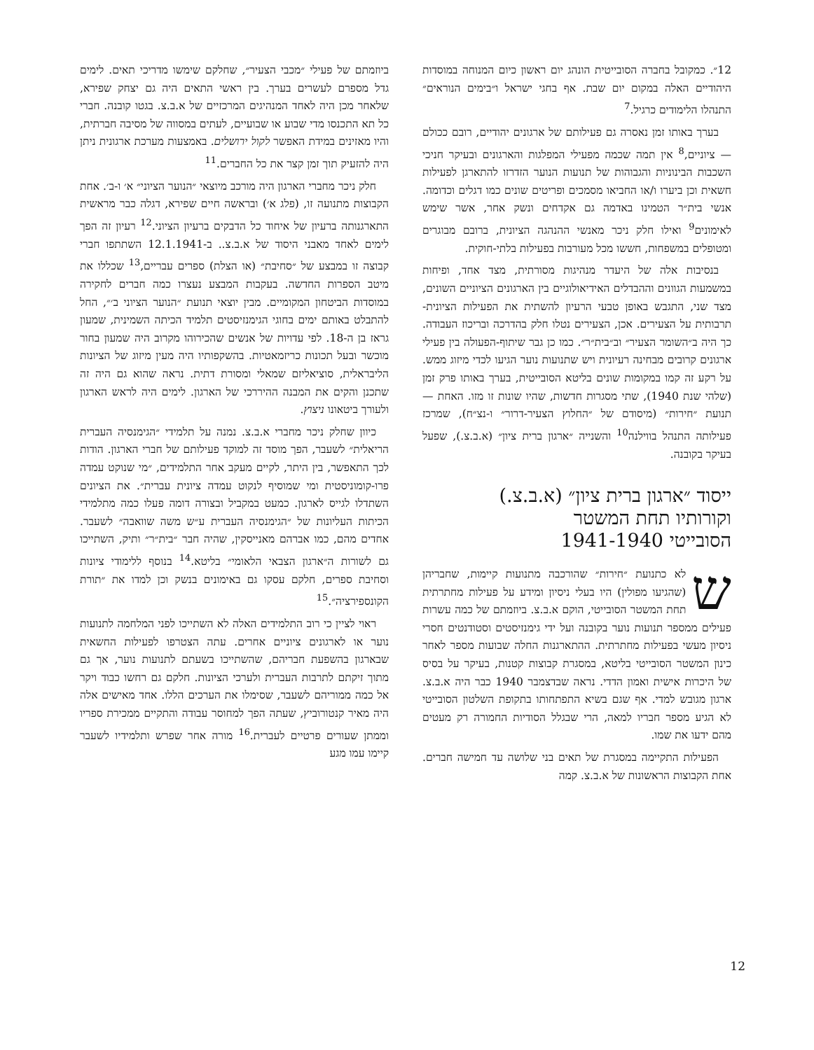12״. כמקובל בחברה הסובייטית הונהג יום ראשון כיום המנוחה במוסדות היהודיים האלה במקום יום שבת. אף בחגי ישראל ו״בימים הנוראים״ התנהלו הלימודים כרגיל.<sup>7</sup>
בערך באותו זמן נאסרה גם פעילותם של ארגונים יהודיים, רובם ככולם — ציוניים,<sup>8</sup> אין תמה שכמה מפעילי המפלגות והארגונים ובעיקר חניכי השכבות הבינוניות והגבוהות של תנועות הנוער הזדרזו להתארגן לפעילות חשאית וכן ביערו ו/או החביאו מסמכים ופריטים שונים כמו דגלים וכדומה. אנשי בית״ר הטמינו באדמה גם אקדחים ונשק אחר, אשר שימש לאימונים<sup>9</sup> ואילו חלק ניכר מאנשי ההנהגה הציונית, ברובם מבוגרים ומטופלים במשפחות, חששו מכל מעורבות בפעילות בלתי-חוקית.
בנסיבות אלה של היעדר מנהיגות מסורתית, מצד אחד, ופיחות במשמעות הגוונים וההבדלים האידיאולוגיים בין הארגונים הציוניים השונים, מצד שני, התגבש באופן טבעי הרעיון להשתית את הפעילות הציונית-תרבותית על הצעירים. אכן, הצעירים נטלו חלק בהדרכה ובריכוז העבודה. כך היה ב״השומר הצעיר״ וב״בית״ר״. כמו כן גבר שיתוף-הפעולה בין פעילי ארגונים קרובים מבחינה רעיונית ויש שתנועות נוער הגיעו לכדי מיזוג ממש. על רקע זה קמו במקומות שונים בליטא הסובייטית, בערך באותו פרק זמן (שלהי שנת 1940), שתי מסגרות חדשות, שהיו שונות זו מזו. האחת — תנועת ״חירות״ (מיסודם של ״החלוץ הצעיר-דרור״ ו-נצ״ח), שמרכז פעילותה התנהל בווילנה<sup>10</sup> והשנייה ״ארגון ברית ציון״ (א.ב.צ.), שפעל בעיקר בקובנה.
ייסוד ״ארגון ברית ציון״ (א.ב.צ.)
וקורותיו תחת המשטר
הסובייטי 1941-1940
שלא כתנועת ״חירות״ שהורכבה מתנועות קיימות, שחבריהן (שהגיעו מפולין) היו בעלי ניסיון ומידע על פעילות מחתרתית תחת המשטר הסובייטי, הוקם א.ב.צ. ביוזמתם של כמה עשרות פעילים ממספר תנועות נוער בקובנה ועל ידי גימנזיסטים וסטודנטים חסרי ניסיון מעשי בפעילות מחתרתית. ההתארגנות החלה שבועות מספר לאחר כינון המשטר הסובייטי בליטא, במסגרת קבוצות קטנות, בעיקר על בסיס של היכרות אישית ואמון הדדי. נראה שבדצמבר 1940 כבר היה א.ב.צ. ארגון מגובש למדי. אף שגם בשיא התפתחותו בתקופת השלטון הסובייטי לא הגיע מספר חבריו למאה, הרי שבגלל הסודיות החמורה רק מעטים מהם ידעו את שמו.
הפעילות התקיימה במסגרת של תאים בני שלושה עד חמישה חברים. אחת הקבוצות הראשונות של א.ב.צ. קמה
ביוזמתם של פעילי ״מכבי הצעיר״, שחלקם שימשו מדריכי תאים. לימים גדל מספרם לעשרים בערך. בין ראשי התאים היה גם יצחק שפירא, שלאחר מכן היה לאחד המנהיגים המרכזיים של א.ב.צ. בגטו קובנה. חברי כל תא התכנסו מדי שבוע או שבועיים, לעתים במסווה של מסיבה חברתית, והיו מאזינים במידת האפשר לקול ירושלים. באמצעות מערכת ארגונית ניתן היה להזעיק תוך זמן קצר את כל החברים.<sup>11</sup>
חלק ניכר מחברי הארגון היה מורכב מיוצאי ״הנוער הציוני״ א׳ ו-ב׳. אחת הקבוצות מתנועה זו, (פלג א׳) ובראשה חיים שפירא, דגלה כבר מראשית התארגנותה ברעיון של איחוד כל הדבקים ברעיון הציוני.<sup>12</sup> רעיון זה הפך לימים לאחד מאבני היסוד של א.ב.צ.. ב-12.1.1941 השתתפו חברי קבוצה זו במבצע של ״סחיבת״ (או הצלת) ספרים עבריים,<sup>13</sup> שכללו את מיטב הספרות החדשה. בעקבות המבצע נעצרו כמה חברים לחקירה במוסדות הביטחון המקומיים. מבין יוצאי תנועת ״הנוער הציוני ב׳״, החל להתבלט באותם ימים בחוגי הגימנזיסטים תלמיד הכיתה השמינית, שמעון גראז בן ה-18. לפי עדויות של אנשים שהכירוהו מקרוב היה שמעון בחור מוכשר ובעל תכונות כריזמאטיות. בהשקפותיו היה מעין מיזוג של הציונות הליבראלית, סוציאליזם שמאלי ומסורת דתית. נראה שהוא גם היה זה שתכנן והקים את המבנה ההיררכי של הארגון. לימים היה לראש הארגון ולעורך ביטאונו ניצוץ.
כיוון שחלק ניכר מחברי א.ב.צ. נמנה על תלמידי ״הגימנסיה העברית הריאלית״ לשעבר, הפך מוסד זה למוקד פעילותם של חברי הארגון. הודות לכך התאפשר, בין היתר, לקיים מעקב אחר התלמידים, ״מי שנוקט עמדה פרו-קומוניסטית ומי שמוסיף לנקוט עמדה ציונית עברית״. את הציונים השתדלו לגייס לארגון. כמעט במקביל ובצורה דומה פעלו כמה מתלמידי הכיתות העליונות של ״הגימנסיה העברית ע״ש משה שוואבה״ לשעבר. אחדים מהם, כמו אברהם מאנייסקין, שהיה חבר ״בית״ר״ ותיק, השתייכו גם לשורות ה״ארגון הצבאי הלאומי״ בליטא.<sup>14</sup> בנוסף ללימודי ציונות וסחיבת ספרים, חלקם עסקו גם באימונים בנשק וכן למדו את ״תורת הקונספירציה״.<sup>15</sup>
ראוי לציין כי רוב התלמידים האלה לא השתייכו לפני המלחמה לתנועות נוער או לארגונים ציוניים אחרים. עתה הצטרפו לפעילות החשאית שבארגון בהשפעת חבריהם, שהשתייכו בשעתם לתנועות נוער, אך גם מתוך זיקתם לתרבות העברית ולערכי הציונות. חלקם גם רחשו כבוד ויקר אל כמה ממוריהם לשעבר, שסימלו את הערכים הללו. אחד מאישים אלה היה מאיר קנטורוביץ, שעתה הפך למחוסר עבודה והתקיים ממכירת ספריו וממתן שעורים פרטיים לעברית.<sup>16</sup> מורה אחר שפרש ותלמידיו לשעבר קיימו עמו מגע
12